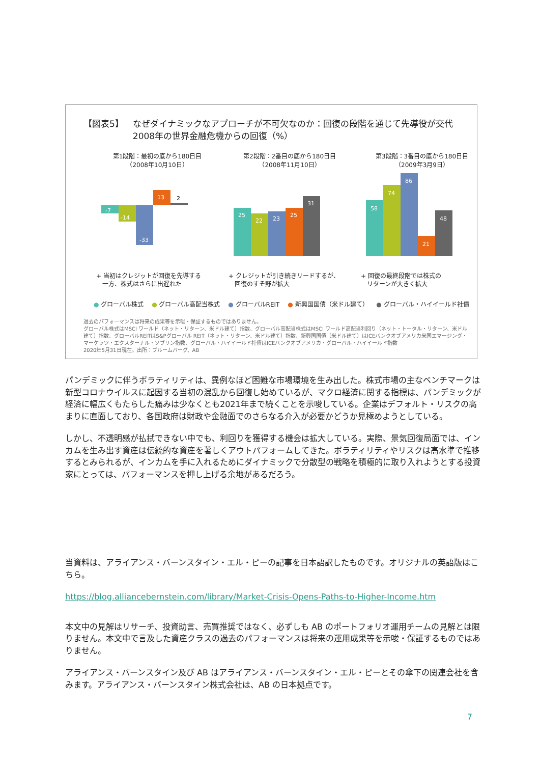【図表5】 なぜダイナミックなアプローチが不可欠なのか：回復の段階を通じて先導役が交代
2008年の世界金融危機からの回復（%）
第1段階：最初の底から180日目
（2008年10月10日）
-7
-14
-33
13
2
+ 当初はクレジットが回復を先導する
　一方、株式はさらに出遅れた
第2段階：2番目の底から180日目
（2008年11月10日）
25
22
23
25
31
+ クレジットが引き続きリードするが、
　回復のすそ野が拡大
第3段階：3番目の底から180日目
（2009年3月9日）
58
74
86
21
48
+ 回復の最終段階では株式の
　リターンが大きく拡大
● グローバル株式 ● グローバル高配当株式 ● グローバルREIT ● 新興国国債（米ドル建て） ● グローバル・ハイイールド社債
過去のパフォーマンスは将来の成果等を示唆・保証するものではありません。
グローバル株式はMSCI ワールド（ネット・リターン、米ドル建て）指数、グローバル高配当株式はMSCI ワールド高配当利回り（ネット・トータル・リターン、米ドル建て）指数、グローバルREITはS&Pグローバル REIT（ネット・リターン、米ドル建て）指数、新興国国債（米ドル建て）はICEバンクオブアメリカ米国エマージング・マーケッツ・エクスターナル・ソブリン指数、グローバル・ハイイールド社債はICEバンクオブアメリカ・グローバル・ハイイールド指数
2020年5月31日現在。出所：ブルームバーグ、AB
パンデミックに伴うボラティリティは、異例なほど困難な市場環境を生み出した。株式市場の主なベンチマークは新型コロナウイルスに起因する当初の混乱から回復し始めているが、マクロ経済に関する指標は、パンデミックが経済に幅広くもたらした痛みは少なくとも2021年まで続くことを示唆している。企業はデフォルト・リスクの高まりに直面しており、各国政府は財政や金融面でのさらなる介入が必要かどうか見極めようとしている。
しかし、不透明感が払拭できない中でも、利回りを獲得する機会は拡大している。実際、景気回復局面では、インカムを生み出す資産は伝統的な資産を著しくアウトパフォームしてきた。ボラティリティやリスクは高水準で推移するとみられるが、インカムを手に入れるためにダイナミックで分散型の戦略を積極的に取り入れようとする投資家にとっては、パフォーマンスを押し上げる余地があるだろう。
当資料は、アライアンス・バーンスタイン・エル・ピーの記事を日本語訳したものです。オリジナルの英語版はこちら。
https://blog.alliancebernstein.com/library/Market-Crisis-Opens-Paths-to-Higher-Income.htm
本文中の見解はリサーチ、投資助言、売買推奨ではなく、必ずしも AB のポートフォリオ運用チームの見解とは限りません。本文中で言及した資産クラスの過去のパフォーマンスは将来の運用成果等を示唆・保証するものではありません。
アライアンス・バーンスタイン及び AB はアライアンス・バーンスタイン・エル・ピーとその傘下の関連会社を含みます。アライアンス・バーンスタイン株式会社は、AB の日本拠点です。
7